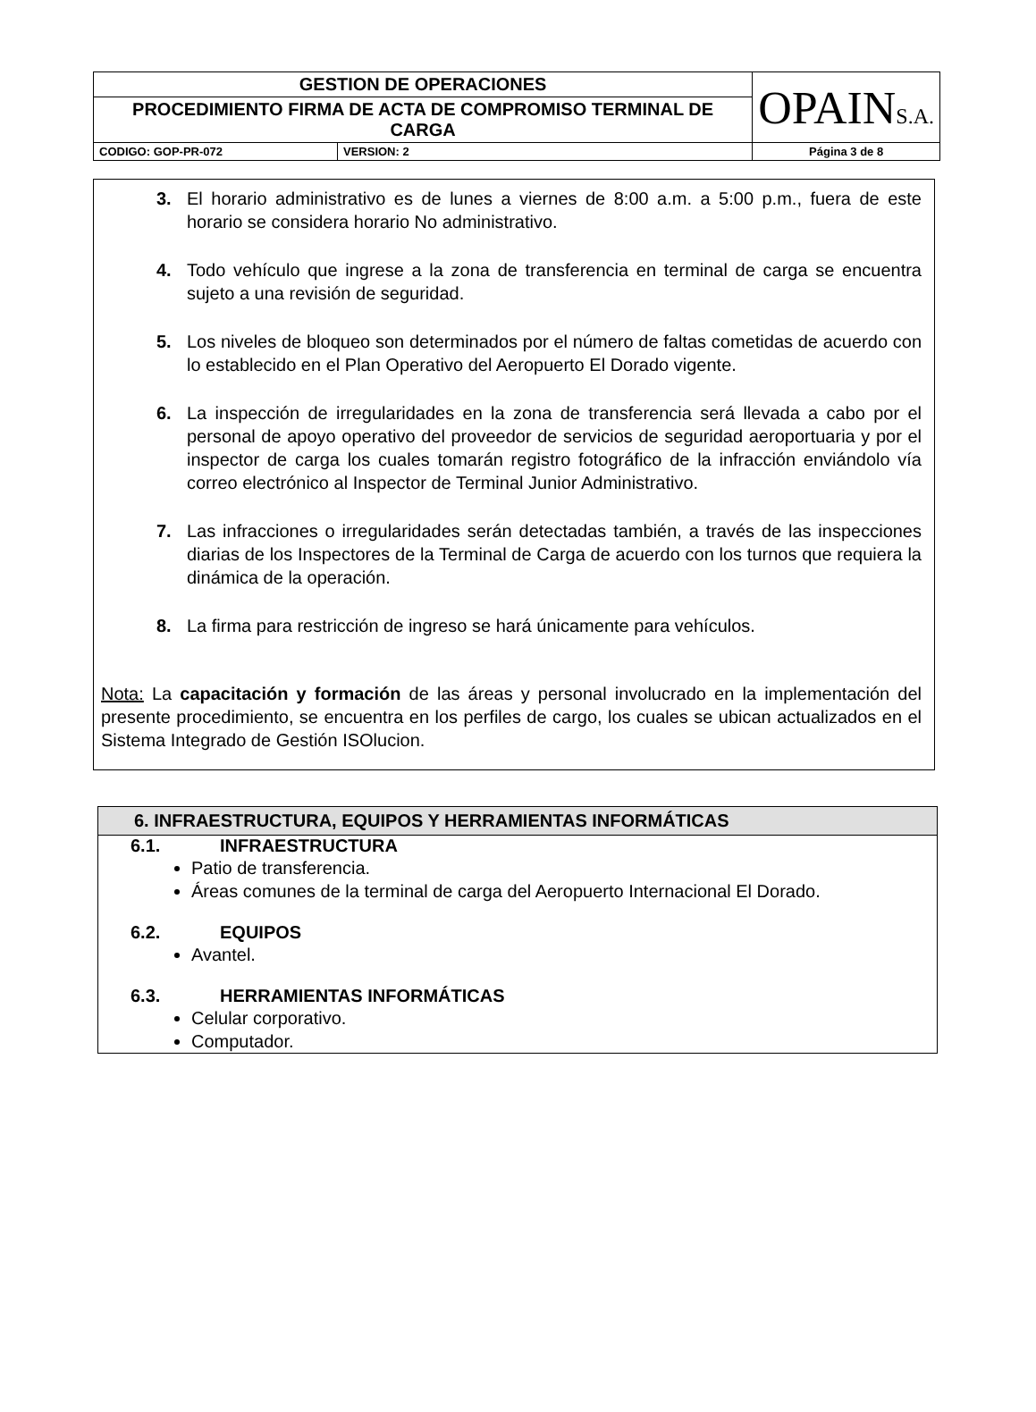| GESTION DE OPERACIONES | | OPAIN S.A. |
| PROCEDIMIENTO FIRMA DE ACTA DE COMPROMISO TERMINAL DE CARGA | | |
| CODIGO: GOP-PR-072 | VERSION: 2 | Página 3 de 8 |
3. El horario administrativo es de lunes a viernes de 8:00 a.m. a 5:00 p.m., fuera de este horario se considera horario No administrativo.
4. Todo vehículo que ingrese a la zona de transferencia en terminal de carga se encuentra sujeto a una revisión de seguridad.
5. Los niveles de bloqueo son determinados por el número de faltas cometidas de acuerdo con lo establecido en el Plan Operativo del Aeropuerto El Dorado vigente.
6. La inspección de irregularidades en la zona de transferencia será llevada a cabo por el personal de apoyo operativo del proveedor de servicios de seguridad aeroportuaria y por el inspector de carga los cuales tomarán registro fotográfico de la infracción enviándolo vía correo electrónico al Inspector de Terminal Junior Administrativo.
7. Las infracciones o irregularidades serán detectadas también, a través de las inspecciones diarias de los Inspectores de la Terminal de Carga de acuerdo con los turnos que requiera la dinámica de la operación.
8. La firma para restricción de ingreso se hará únicamente para vehículos.
Nota: La capacitación y formación de las áreas y personal involucrado en la implementación del presente procedimiento, se encuentra en los perfiles de cargo, los cuales se ubican actualizados en el Sistema Integrado de Gestión ISOlucion.
6. INFRAESTRUCTURA, EQUIPOS Y HERRAMIENTAS INFORMÁTICAS
6.1. INFRAESTRUCTURA
Patio de transferencia.
Áreas comunes de la terminal de carga del Aeropuerto Internacional El Dorado.
6.2. EQUIPOS
Avantel.
6.3. HERRAMIENTAS INFORMÁTICAS
Celular corporativo.
Computador.